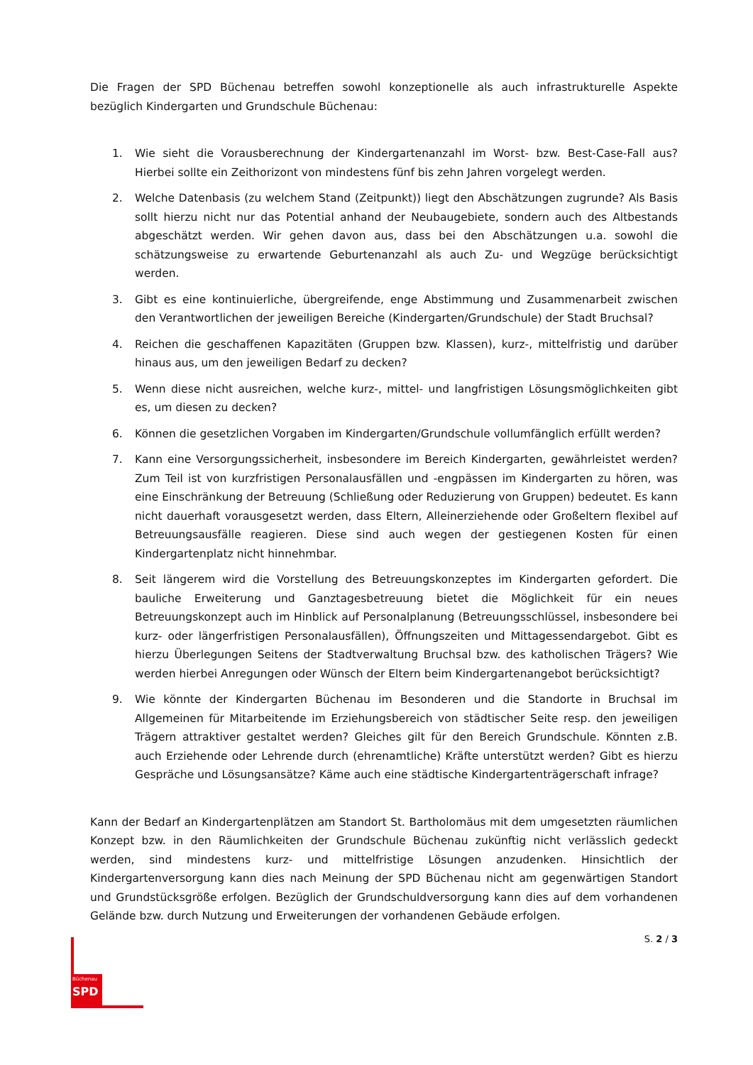Büchenau
SPD
Die Fragen der SPD Büchenau betreffen sowohl konzeptionelle als auch infrastrukturelle Aspekte bezüglich Kindergarten und Grundschule Büchenau:
1. Wie sieht die Vorausberechnung der Kindergartenanzahl im Worst- bzw. Best-Case-Fall aus? Hierbei sollte ein Zeithorizont von mindestens fünf bis zehn Jahren vorgelegt werden.
2. Welche Datenbasis (zu welchem Stand (Zeitpunkt)) liegt den Abschätzungen zugrunde? Als Basis sollt hierzu nicht nur das Potential anhand der Neubaugebiete, sondern auch des Altbestands abgeschätzt werden. Wir gehen davon aus, dass bei den Abschätzungen u.a. sowohl die schätzungsweise zu erwartende Geburtenanzahl als auch Zu- und Wegzüge berücksichtigt werden.
3. Gibt es eine kontinuierliche, übergreifende, enge Abstimmung und Zusammenarbeit zwischen den Verantwortlichen der jeweiligen Bereiche (Kindergarten/Grundschule) der Stadt Bruchsal?
4. Reichen die geschaffenen Kapazitäten (Gruppen bzw. Klassen), kurz-, mittelfristig und darüber hinaus aus, um den jeweiligen Bedarf zu decken?
5. Wenn diese nicht ausreichen, welche kurz-, mittel- und langfristigen Lösungsmöglichkeiten gibt es, um diesen zu decken?
6. Können die gesetzlichen Vorgaben im Kindergarten/Grundschule vollumfänglich erfüllt werden?
7. Kann eine Versorgungssicherheit, insbesondere im Bereich Kindergarten, gewährleistet werden? Zum Teil ist von kurzfristigen Personalausfällen und -engpässen im Kindergarten zu hören, was eine Einschränkung der Betreuung (Schließung oder Reduzierung von Gruppen) bedeutet. Es kann nicht dauerhaft vorausgesetzt werden, dass Eltern, Alleinerziehende oder Großeltern flexibel auf Betreuungsausfälle reagieren. Diese sind auch wegen der gestiegenen Kosten für einen Kindergartenplatz nicht hinnehmbar.
8. Seit längerem wird die Vorstellung des Betreuungskonzeptes im Kindergarten gefordert. Die bauliche Erweiterung und Ganztagesbetreuung bietet die Möglichkeit für ein neues Betreuungskonzept auch im Hinblick auf Personalplanung (Betreuungsschlüssel, insbesondere bei kurz- oder längerfristigen Personalausfällen), Öffnungszeiten und Mittagessendargebot. Gibt es hierzu Überlegungen Seitens der Stadtverwaltung Bruchsal bzw. des katholischen Trägers? Wie werden hierbei Anregungen oder Wünsch der Eltern beim Kindergartenangebot berücksichtigt?
9. Wie könnte der Kindergarten Büchenau im Besonderen und die Standorte in Bruchsal im Allgemeinen für Mitarbeitende im Erziehungsbereich von städtischer Seite resp. den jeweiligen Trägern attraktiver gestaltet werden? Gleiches gilt für den Bereich Grundschule. Könnten z.B. auch Erziehende oder Lehrende durch (ehrenamtliche) Kräfte unterstützt werden? Gibt es hierzu Gespräche und Lösungsansätze? Käme auch eine städtische Kindergartenträgerschaft infrage?
Kann der Bedarf an Kindergartenplätzen am Standort St. Bartholomäus mit dem umgesetzten räumlichen Konzept bzw. in den Räumlichkeiten der Grundschule Büchenau zukünftig nicht verlässlich gedeckt werden, sind mindestens kurz- und mittelfristige Lösungen anzudenken. Hinsichtlich der Kindergartenversorgung kann dies nach Meinung der SPD Büchenau nicht am gegenwärtigen Standort und Grundstücksgröße erfolgen. Bezüglich der Grundschuldversorgung kann dies auf dem vorhandenen Gelände bzw. durch Nutzung und Erweiterungen der vorhandenen Gebäude erfolgen.
S. 2 / 3